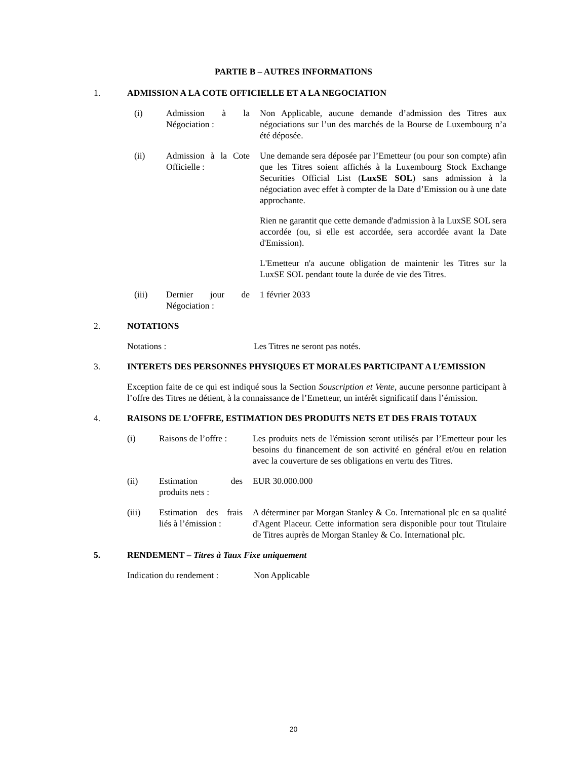PARTIE B – AUTRES INFORMATIONS
1. ADMISSION A LA COTE OFFICIELLE ET A LA NEGOCIATION
(i) Admission à la Négociation :
Non Applicable, aucune demande d’admission des Titres aux négociations sur l’un des marchés de la Bourse de Luxembourg n’a été déposée.
(ii) Admission à la Cote Officielle :
Une demande sera déposée par l’Emetteur (ou pour son compte) afin que les Titres soient affichés à la Luxembourg Stock Exchange Securities Official List (LuxSE SOL) sans admission à la négociation avec effet à compter de la Date d’Emission ou à une date approchante.
Rien ne garantit que cette demande d'admission à la LuxSE SOL sera accordée (ou, si elle est accordée, sera accordée avant la Date d'Emission).
L'Emetteur n'a aucune obligation de maintenir les Titres sur la LuxSE SOL pendant toute la durée de vie des Titres.
(iii) Dernier jour de Négociation :
1 février 2033
2. NOTATIONS
Notations : Les Titres ne seront pas notés.
3. INTERETS DES PERSONNES PHYSIQUES ET MORALES PARTICIPANT A L’EMISSION
Exception faite de ce qui est indiqué sous la Section Souscription et Vente, aucune personne participant à l’offre des Titres ne détient, à la connaissance de l’Emetteur, un intérêt significatif dans l’émission.
4. RAISONS DE L’OFFRE, ESTIMATION DES PRODUITS NETS ET DES FRAIS TOTAUX
(i) Raisons de l’offre :
Les produits nets de l'émission seront utilisés par l’Emetteur pour les besoins du financement de son activité en général et/ou en relation avec la couverture de ses obligations en vertu des Titres.
(ii) Estimation des produits nets :
EUR 30.000.000
(iii) Estimation des frais liés à l’émission :
A déterminer par Morgan Stanley & Co. International plc en sa qualité d'Agent Placeur. Cette information sera disponible pour tout Titulaire de Titres auprès de Morgan Stanley & Co. International plc.
5. RENDEMENT – Titres à Taux Fixe uniquement
Indication du rendement :
Non Applicable
20